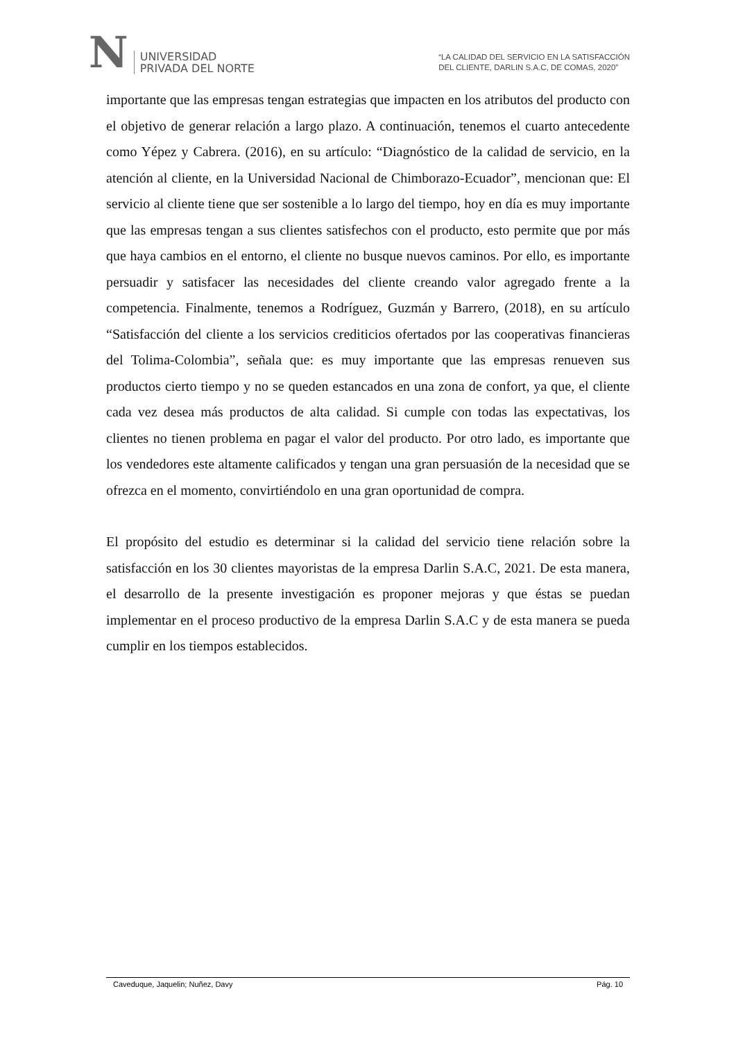N
UNIVERSIDAD
PRIVADA DEL NORTE
“LA CALIDAD DEL SERVICIO EN LA SATISFACCIÓN
DEL CLIENTE, DARLIN S.A.C, DE COMAS, 2020”
importante que las empresas tengan estrategias que impacten en los atributos del producto con el objetivo de generar relación a largo plazo. A continuación, tenemos el cuarto antecedente como Yépez y Cabrera. (2016), en su artículo: “Diagnóstico de la calidad de servicio, en la atención al cliente, en la Universidad Nacional de Chimborazo-Ecuador”, mencionan que: El servicio al cliente tiene que ser sostenible a lo largo del tiempo, hoy en día es muy importante que las empresas tengan a sus clientes satisfechos con el producto, esto permite que por más que haya cambios en el entorno, el cliente no busque nuevos caminos. Por ello, es importante persuadir y satisfacer las necesidades del cliente creando valor agregado frente a la competencia. Finalmente, tenemos a Rodríguez, Guzmán y Barrero, (2018), en su artículo “Satisfacción del cliente a los servicios crediticios ofertados por las cooperativas financieras del Tolima-Colombia”, señala que: es muy importante que las empresas renueven sus productos cierto tiempo y no se queden estancados en una zona de confort, ya que, el cliente cada vez desea más productos de alta calidad. Si cumple con todas las expectativas, los clientes no tienen problema en pagar el valor del producto. Por otro lado, es importante que los vendedores este altamente calificados y tengan una gran persuasión de la necesidad que se ofrezca en el momento, convirtiéndolo en una gran oportunidad de compra.
El propósito del estudio es determinar si la calidad del servicio tiene relación sobre la satisfacción en los 30 clientes mayoristas de la empresa Darlin S.A.C, 2021. De esta manera, el desarrollo de la presente investigación es proponer mejoras y que éstas se puedan implementar en el proceso productivo de la empresa Darlin S.A.C y de esta manera se pueda cumplir en los tiempos establecidos.
Caveduque, Jaquelin; Nuñez, Davy Pág. 10